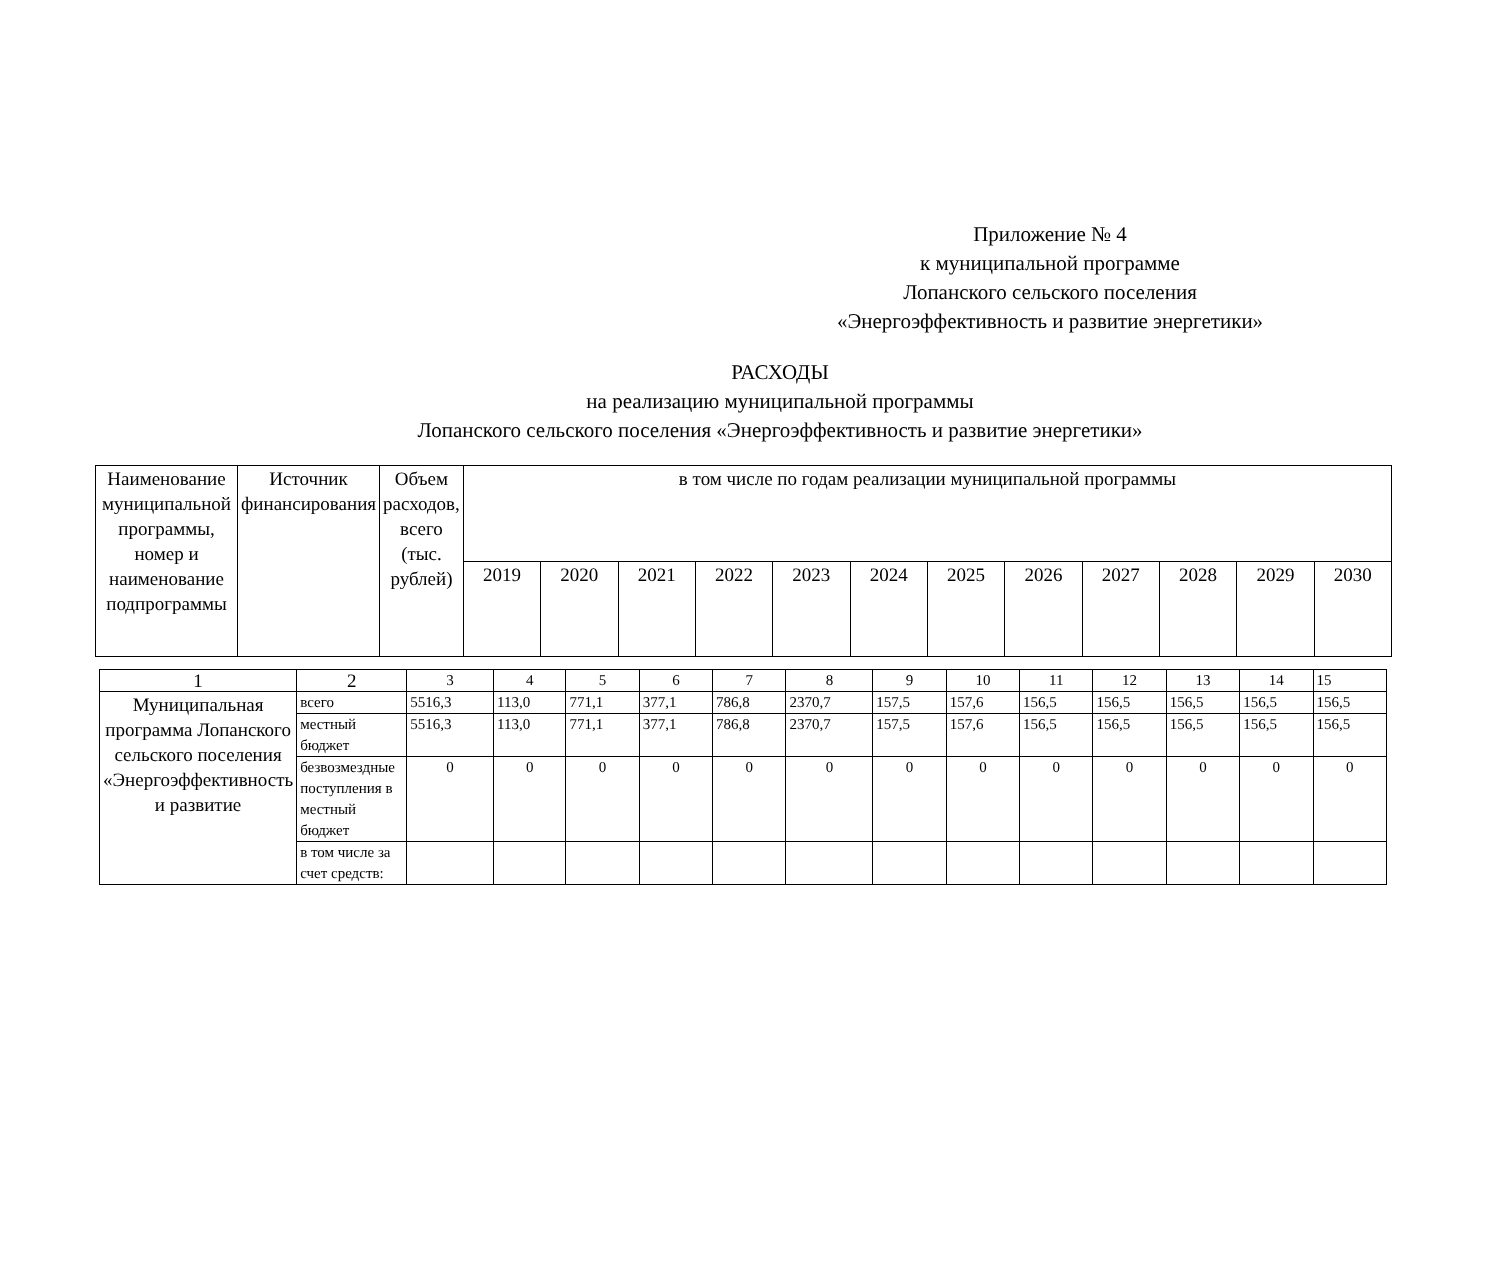Приложение № 4
к муниципальной программе
Лопанского сельского поселения
«Энергоэффективность и развитие энергетики»
РАСХОДЫ
на реализацию муниципальной программы
Лопанского сельского поселения «Энергоэффективность и развитие энергетики»
| Наименование муниципальной программы, номер и наименование подпрограммы | Источник финансирования | Объем расходов, всего (тыс. рублей) | в том числе по годам реализации муниципальной программы | | | | | | | | | | | |
| --- | --- | --- | --- | --- | --- | --- | --- | --- | --- | --- | --- | --- | --- | --- |
| | | | 2019 | 2020 | 2021 | 2022 | 2023 | 2024 | 2025 | 2026 | 2027 | 2028 | 2029 | 2030 |
| 1 | 2 | 3 | 4 | 5 | 6 | 7 | 8 | 9 | 10 | 11 | 12 | 13 | 14 | 15 |
| Муниципальная программа Лопанского сельского поселения «Энергоэффективность и развитие | всего | 5516,3 | 113,0 | 771,1 | 377,1 | 786,8 | 2370,7 | 157,5 | 157,6 | 156,5 | 156,5 | 156,5 | 156,5 | 156,5 |
| | местный бюджет | 5516,3 | 113,0 | 771,1 | 377,1 | 786,8 | 2370,7 | 157,5 | 157,6 | 156,5 | 156,5 | 156,5 | 156,5 | 156,5 |
| | безвозмездные поступления в местный бюджет | 0 | 0 | 0 | 0 | 0 | 0 | 0 | 0 | 0 | 0 | 0 | 0 | 0 |
| | в том числе за счет средств: | | | | | | | | | | | | | |